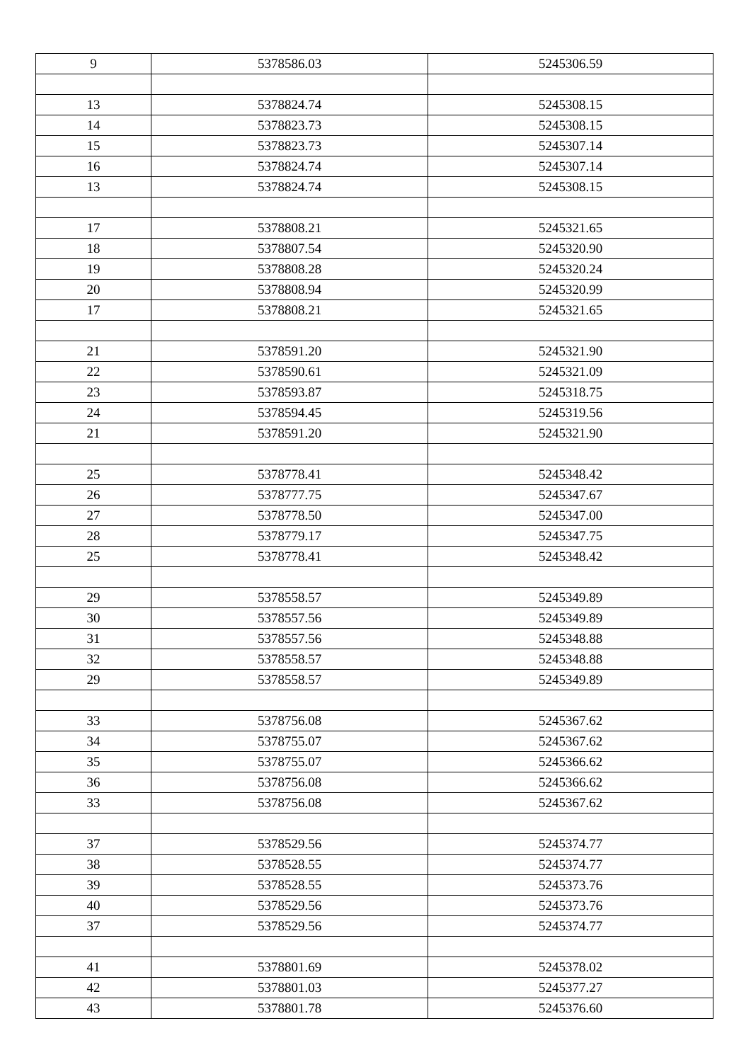| 9 | 5378586.03 | 5245306.59 |
| 13 | 5378824.74 | 5245308.15 |
| 14 | 5378823.73 | 5245308.15 |
| 15 | 5378823.73 | 5245307.14 |
| 16 | 5378824.74 | 5245307.14 |
| 13 | 5378824.74 | 5245308.15 |
| 17 | 5378808.21 | 5245321.65 |
| 18 | 5378807.54 | 5245320.90 |
| 19 | 5378808.28 | 5245320.24 |
| 20 | 5378808.94 | 5245320.99 |
| 17 | 5378808.21 | 5245321.65 |
| 21 | 5378591.20 | 5245321.90 |
| 22 | 5378590.61 | 5245321.09 |
| 23 | 5378593.87 | 5245318.75 |
| 24 | 5378594.45 | 5245319.56 |
| 21 | 5378591.20 | 5245321.90 |
| 25 | 5378778.41 | 5245348.42 |
| 26 | 5378777.75 | 5245347.67 |
| 27 | 5378778.50 | 5245347.00 |
| 28 | 5378779.17 | 5245347.75 |
| 25 | 5378778.41 | 5245348.42 |
| 29 | 5378558.57 | 5245349.89 |
| 30 | 5378557.56 | 5245349.89 |
| 31 | 5378557.56 | 5245348.88 |
| 32 | 5378558.57 | 5245348.88 |
| 29 | 5378558.57 | 5245349.89 |
| 33 | 5378756.08 | 5245367.62 |
| 34 | 5378755.07 | 5245367.62 |
| 35 | 5378755.07 | 5245366.62 |
| 36 | 5378756.08 | 5245366.62 |
| 33 | 5378756.08 | 5245367.62 |
| 37 | 5378529.56 | 5245374.77 |
| 38 | 5378528.55 | 5245374.77 |
| 39 | 5378528.55 | 5245373.76 |
| 40 | 5378529.56 | 5245373.76 |
| 37 | 5378529.56 | 5245374.77 |
| 41 | 5378801.69 | 5245378.02 |
| 42 | 5378801.03 | 5245377.27 |
| 43 | 5378801.78 | 5245376.60 |